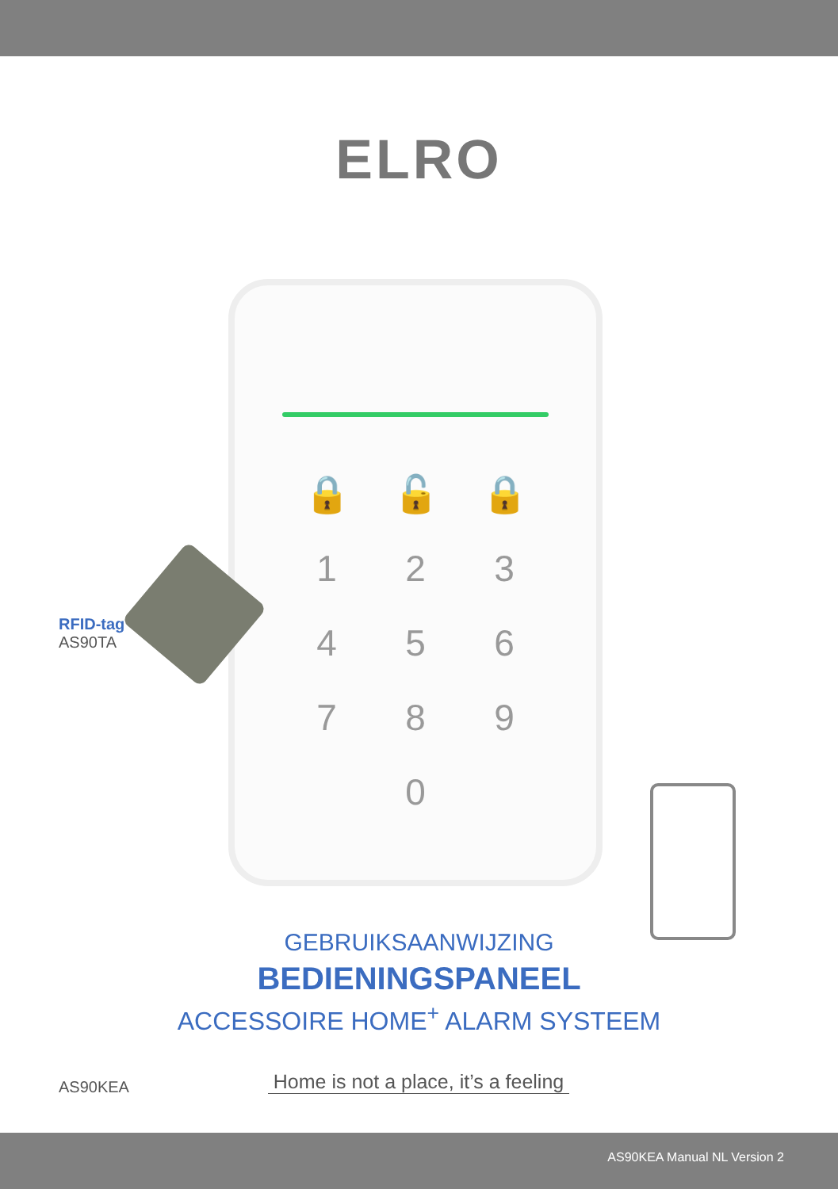ELRO
🔒 🔓 🔒 123456789 0
RFID-tag
AS90TA
GEBRUIKSAANWIJZING
BEDIENINGSPANEEL
ACCESSOIRE HOME<sup>+</sup> ALARM SYSTEEM
AS90KEA
Home is not a place, it’s a feeling
AS90KEA Manual NL Version 2